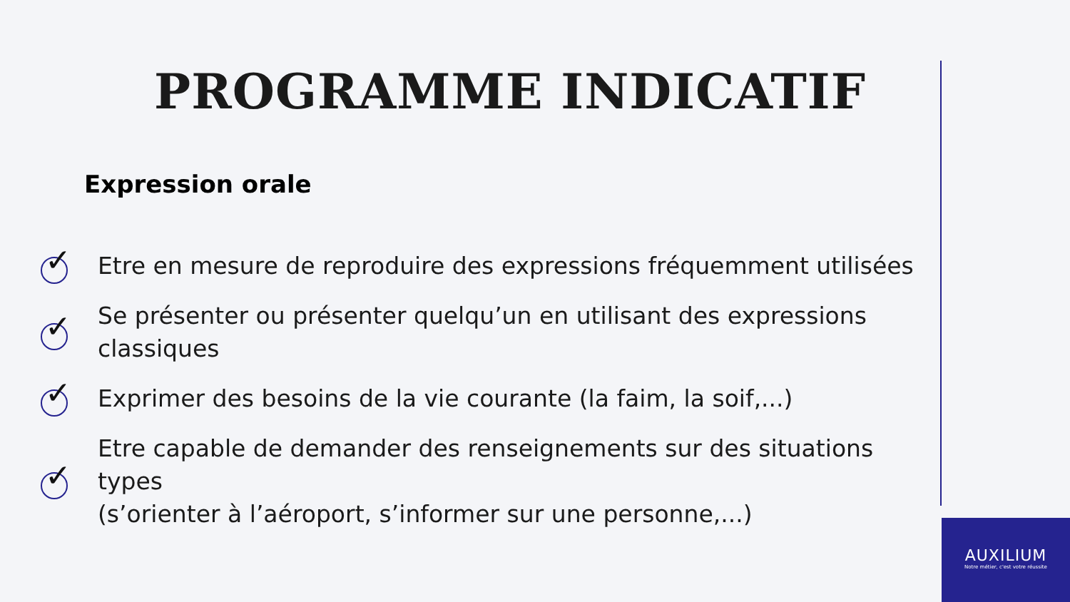PROGRAMME INDICATIF
Expression orale
✓
Etre en mesure de reproduire des expressions fréquemment utilisées
✓
Se présenter ou présenter quelqu’un en utilisant des expressions classiques
✓
Exprimer des besoins de la vie courante (la faim, la soif,...)
✓
Etre capable de demander des renseignements sur des situations types
(s’orienter à l’aéroport, s’informer sur une personne,...)
AUXILIUM
Notre métier, c'est votre réussite